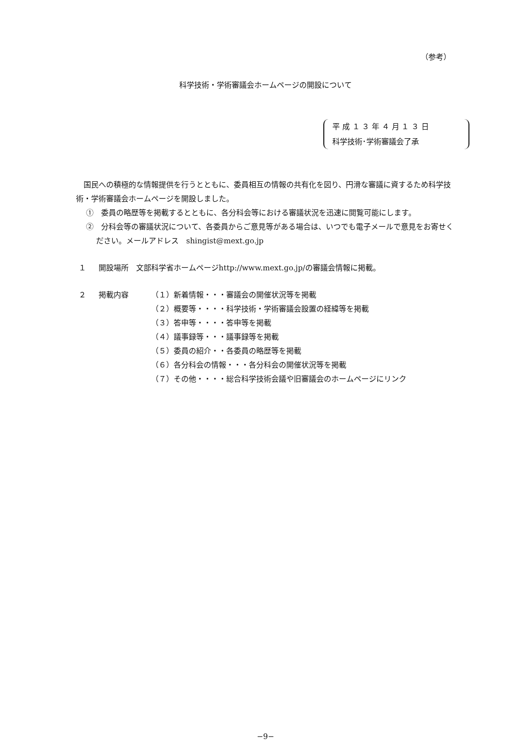（参考）
科学技術・学術審議会ホームページの開設について
平 成 １ ３ 年 ４ 月 １ ３ 日
科学技術･学術審議会了承
国民への積極的な情報提供を行うとともに、委員相互の情報の共有化を図り、円滑な審議に資するため科学技術・学術審議会ホームページを開設しました。
①　委員の略歴等を掲載するとともに、各分科会等における審議状況を迅速に閲覧可能にします。
②　分科会等の審議状況について、各委員からご意見等がある場合は、いつでも電子メールで意見をお寄せください。メールアドレス　shingist@mext.go.jp
１ 開設場所　文部科学省ホームページhttp://www.mext.go.jp/の審議会情報に掲載。
２ 掲載内容 （１）新着情報・・・審議会の開催状況等を掲載
（２）概要等・・・・科学技術・学術審議会設置の経緯等を掲載
（３）答申等・・・・答申等を掲載
（４）議事録等・・・議事録等を掲載
（５）委員の紹介・・各委員の略歴等を掲載
（６）各分科会の情報・・・各分科会の開催状況等を掲載
（７）その他・・・・総合科学技術会議や旧審議会のホームページにリンク
−9−